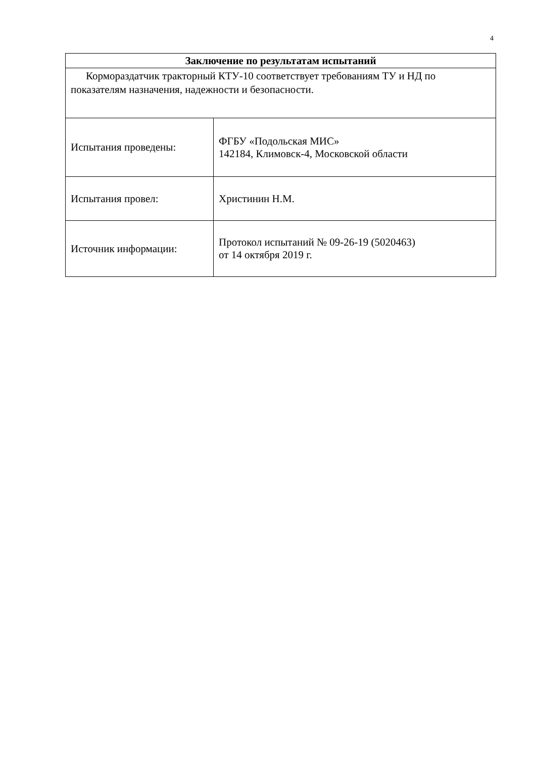4
| Заключение по результатам испытаний | |
| --- | --- |
| Кормораздатчик тракторный КТУ-10 соответствует требованиям ТУ и НД по показателям назначения, надежности и безопасности. | |
| Испытания проведены: | ФГБУ «Подольская МИС» 142184, Климовск-4, Московской области |
| Испытания провел: | Христинин Н.М. |
| Источник информации: | Протокол испытаний № 09-26-19 (5020463) от 14 октября 2019 г. |